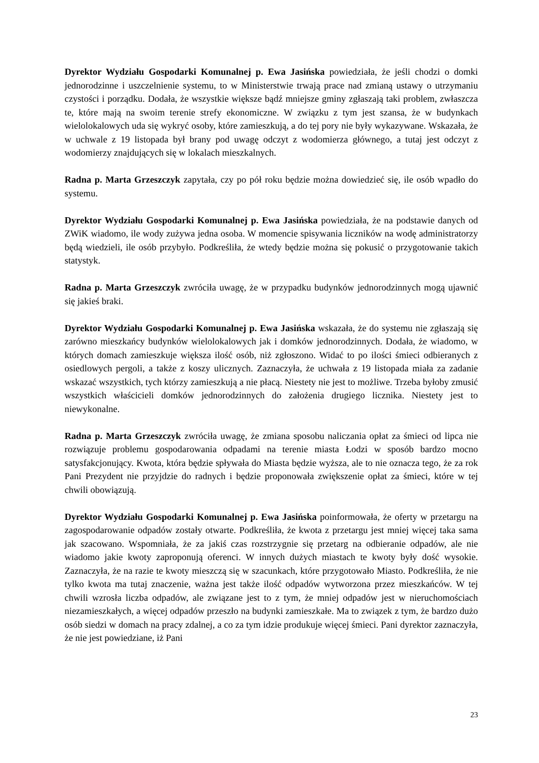Dyrektor Wydziału Gospodarki Komunalnej p. Ewa Jasińska powiedziała, że jeśli chodzi o domki jednorodzinne i uszczelnienie systemu, to w Ministerstwie trwają prace nad zmianą ustawy o utrzymaniu czystości i porządku. Dodała, że wszystkie większe bądź mniejsze gminy zgłaszają taki problem, zwłaszcza te, które mają na swoim terenie strefy ekonomiczne. W związku z tym jest szansa, że w budynkach wielolokalowych uda się wykryć osoby, które zamieszkują, a do tej pory nie były wykazywane. Wskazała, że w uchwale z 19 listopada był brany pod uwagę odczyt z wodomierza głównego, a tutaj jest odczyt z wodomierzy znajdujących się w lokalach mieszkalnych.
Radna p. Marta Grzeszczyk zapytała, czy po pół roku będzie można dowiedzieć się, ile osób wpadło do systemu.
Dyrektor Wydziału Gospodarki Komunalnej p. Ewa Jasińska powiedziała, że na podstawie danych od ZWiK wiadomo, ile wody zużywa jedna osoba. W momencie spisywania liczników na wodę administratorzy będą wiedzieli, ile osób przybyło. Podkreśliła, że wtedy będzie można się pokusić o przygotowanie takich statystyk.
Radna p. Marta Grzeszczyk zwróciła uwagę, że w przypadku budynków jednorodzinnych mogą ujawnić się jakieś braki.
Dyrektor Wydziału Gospodarki Komunalnej p. Ewa Jasińska wskazała, że do systemu nie zgłaszają się zarówno mieszkańcy budynków wielolokalowych jak i domków jednorodzinnych. Dodała, że wiadomo, w których domach zamieszkuje większa ilość osób, niż zgłoszono. Widać to po ilości śmieci odbieranych z osiedlowych pergoli, a także z koszy ulicznych. Zaznaczyła, że uchwała z 19 listopada miała za zadanie wskazać wszystkich, tych którzy zamieszkują a nie płacą. Niestety nie jest to możliwe. Trzeba byłoby zmusić wszystkich właścicieli domków jednorodzinnych do założenia drugiego licznika. Niestety jest to niewykonalne.
Radna p. Marta Grzeszczyk zwróciła uwagę, że zmiana sposobu naliczania opłat za śmieci od lipca nie rozwiązuje problemu gospodarowania odpadami na terenie miasta Łodzi w sposób bardzo mocno satysfakcjonujący. Kwota, która będzie spływała do Miasta będzie wyższa, ale to nie oznacza tego, że za rok Pani Prezydent nie przyjdzie do radnych i będzie proponowała zwiększenie opłat za śmieci, które w tej chwili obowiązują.
Dyrektor Wydziału Gospodarki Komunalnej p. Ewa Jasińska poinformowała, że oferty w przetargu na zagospodarowanie odpadów zostały otwarte. Podkreśliła, że kwota z przetargu jest mniej więcej taka sama jak szacowano. Wspomniała, że za jakiś czas rozstrzygnie się przetarg na odbieranie odpadów, ale nie wiadomo jakie kwoty zaproponują oferenci. W innych dużych miastach te kwoty były dość wysokie. Zaznaczyła, że na razie te kwoty mieszczą się w szacunkach, które przygotowało Miasto. Podkreśliła, że nie tylko kwota ma tutaj znaczenie, ważna jest także ilość odpadów wytworzona przez mieszkańców. W tej chwili wzrosła liczba odpadów, ale związane jest to z tym, że mniej odpadów jest w nieruchomościach niezamieszkałych, a więcej odpadów przeszło na budynki zamieszkałe. Ma to związek z tym, że bardzo dużo osób siedzi w domach na pracy zdalnej, a co za tym idzie produkuje więcej śmieci. Pani dyrektor zaznaczyła, że nie jest powiedziane, iż Pani
23